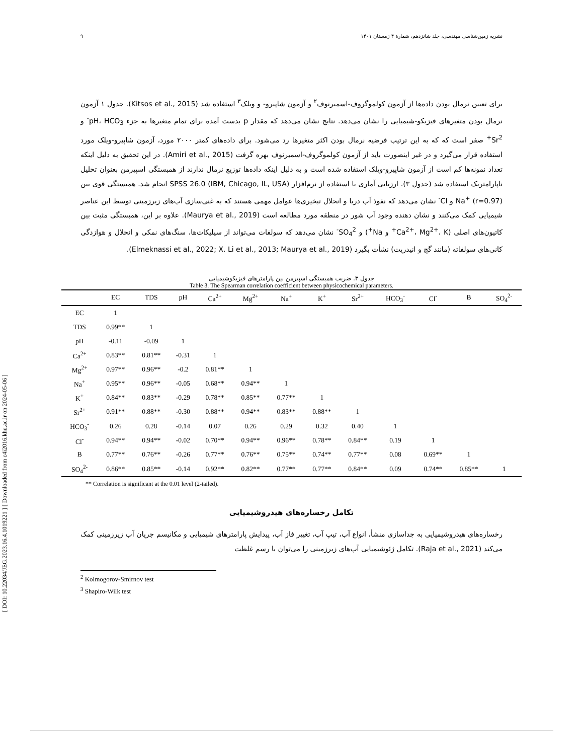[ DOI: 10.22034/JEG.2023.16.4.1019221 ] [ Downloaded from c4i2016.khu.ac.ir on 2024-05-06 ]
نشریه زمین‌شناسی مهندسی، جلد شانزدهم، شمارۀ ۴ زمستان ۱۴۰۱ ۹
برای تعیین نرمال بودن داده‌ها از آزمون کولموگروف-اسمیرنوف<sup>۲</sup> و آزمون شاپیرو- و ویلک<sup>۳</sup> استفاده شد (Kitsos et al., 2015). جدول ۱ آزمون نرمال بودن متغیرهای فیزیکو-شیمیایی را نشان می‌دهد. نتایج نشان می‌دهد که مقدار p بدست آمده برای تمام متغیرها به جزء pH، HCO<sub>3</sub><sup>-</sup> و Sr<sup>2+</sup> صفر است که که به این ترتیب فرضیه نرمال بودن اکثر متغیرها رد می‌شود. برای داده‌های کمتر ۲۰۰۰ مورد، آزمون شاپیرو-ویلک مورد استفاده قرار می‌گیرد و در غیر اینصورت باید از آزمون کولموگروف-اسمیرنوف بهره گرفت (Amiri et al., 2015). در این تحقیق به دلیل اینکه تعداد نمونه‌ها کم است از آزمون شاپیرو-ویلک استفاده شده است و به دلیل اینکه داده‌ها توزیع نرمال ندارند از همبستگی اسپیرمن بعنوان تحلیل ناپارامتریک استفاده شد (جدول ۳). ارزیابی آماری با استفاده از نرم‌افزار SPSS 26.0 (IBM, Chicago, IL, USA) انجام شد. همبستگی قوی بین Na<sup>+</sup> (r=0.97) و Cl<sup>-</sup> نشان می‌دهد که نفوذ آب دریا و انحلال تبخیری‌ها عوامل مهمی هستند که به غنی‌سازی آب‌های زیرزمینی توسط این عناصر شیمیایی کمک می‌کنند و نشان دهنده وجود آب شور در منطقه مورد مطالعه است (Maurya et al., 2019). علاوه بر این، همبستگی مثبت بین کاتیون‌های اصلی (Ca<sup>2+</sup>، Mg<sup>2+</sup>، K<sup>+</sup> و Na<sup>+</sup>) و SO<sub>4</sub><sup>2-</sup> نشان می‌دهد که سولفات می‌تواند از سیلیکات‌ها، سنگ‌های نمکی و انحلال و هوازدگی کانی‌های سولفاته (مانند گچ و انیدریت) نشأت بگیرد (Elmeknassi et al., 2022; X. Li et al., 2013; Maurya et al., 2019).
جدول ۳. ضریب همبستگی اسپیرمن بین پارامترهای فیزیکوشیمیایی
Table 3. The Spearman correlation coefficient between physicochemical parameters.
| | EC | TDS | pH | Ca<sup>2+</sup> | Mg<sup>2+</sup> | Na<sup>+</sup> | K<sup>+</sup> | Sr<sup>2+</sup> | HCO<sub>3</sub><sup>-</sup> | Cl<sup>-</sup> | B | SO<sub>4</sub><sup>2-</sup> |
| --- | --- | --- | --- | --- | --- | --- | --- | --- | --- | --- | --- | --- |
| EC | 1 | | | | | | | | | | | |
| TDS | 0.99** | 1 | | | | | | | | | | |
| pH | -0.11 | -0.09 | 1 | | | | | | | | | |
| Ca<sup>2+</sup> | 0.83** | 0.81** | -0.31 | 1 | | | | | | | | |
| Mg<sup>2+</sup> | 0.97** | 0.96** | -0.2 | 0.81** | 1 | | | | | | | |
| Na<sup>+</sup> | 0.95** | 0.96** | -0.05 | 0.68** | 0.94** | 1 | | | | | | |
| K<sup>+</sup> | 0.84** | 0.83** | -0.29 | 0.78** | 0.85** | 0.77** | 1 | | | | | |
| Sr<sup>2+</sup> | 0.91** | 0.88** | -0.30 | 0.88** | 0.94** | 0.83** | 0.88** | 1 | | | | |
| HCO<sub>3</sub><sup>-</sup> | 0.26 | 0.28 | -0.14 | 0.07 | 0.26 | 0.29 | 0.32 | 0.40 | 1 | | | |
| Cl<sup>-</sup> | 0.94** | 0.94** | -0.02 | 0.70** | 0.94** | 0.96** | 0.78** | 0.84** | 0.19 | 1 | | |
| B | 0.77** | 0.76** | -0.26 | 0.77** | 0.76** | 0.75** | 0.74** | 0.77** | 0.08 | 0.69** | 1 | |
| SO<sub>4</sub><sup>2-</sup> | 0.86** | 0.85** | -0.14 | 0.92** | 0.82** | 0.77** | 0.77** | 0.84** | 0.09 | 0.74** | 0.85** | 1 |
** Correlation is significant at the 0.01 level (2-tailed).
تکامل رخساره‌های هیدروشیمیایی
رخساره‌های هیدروشیمیایی به جداسازی منشأ، انواع آب، تیپ آب، تغییر فاز آب، پیدایش پارامترهای شیمیایی و مکانیسم جریان آب زیرزمینی کمک می‌کند (Raja et al., 2021). تکامل ژئوشیمیایی آب‌های زیرزمینی را می‌توان با رسم غلظت
<sup>2</sup> Kolmogorov-Smirnov test
<sup>3</sup> Shapiro-Wilk test